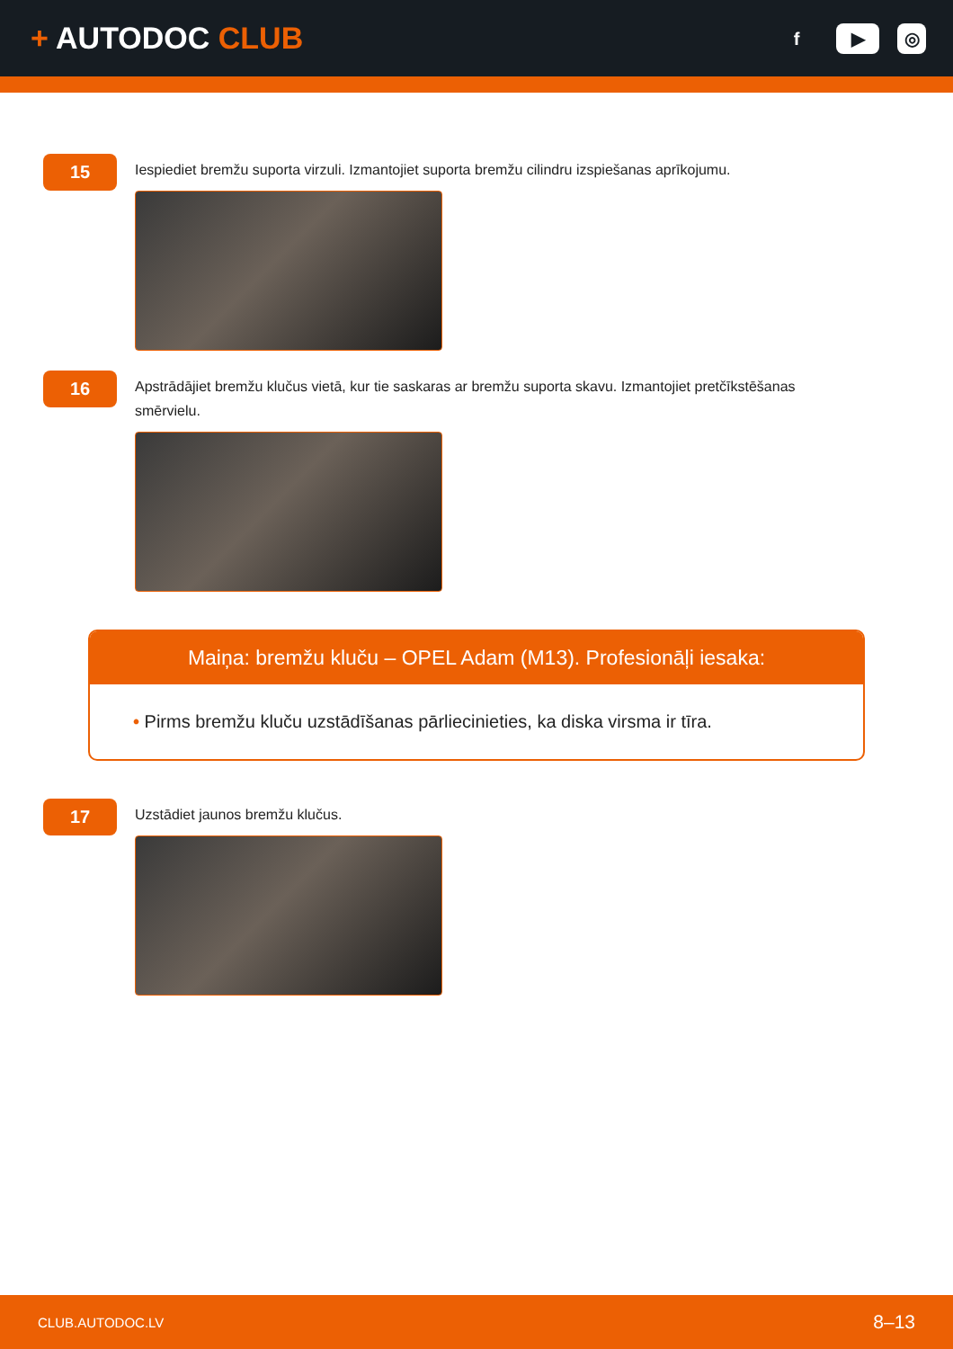+ AUTODOC CLUB
f ▶ ◎
15
Iespiediet bremžu suporta virzuli. Izmantojiet suporta bremžu cilindru izspiešanas aprīkojumu.
16
Apstrādājiet bremžu klučus vietā, kur tie saskaras ar bremžu suporta skavu. Izmantojiet pretčīkstēšanas smērvielu.
Maiņa: bremžu kluču – OPEL Adam (M13). Profesionāļi iesaka:
• Pirms bremžu kluču uzstādīšanas pārliecinieties, ka diska virsma ir tīra.
17
Uzstādiet jaunos bremžu klučus.
CLUB.AUTODOC.LV 8–13